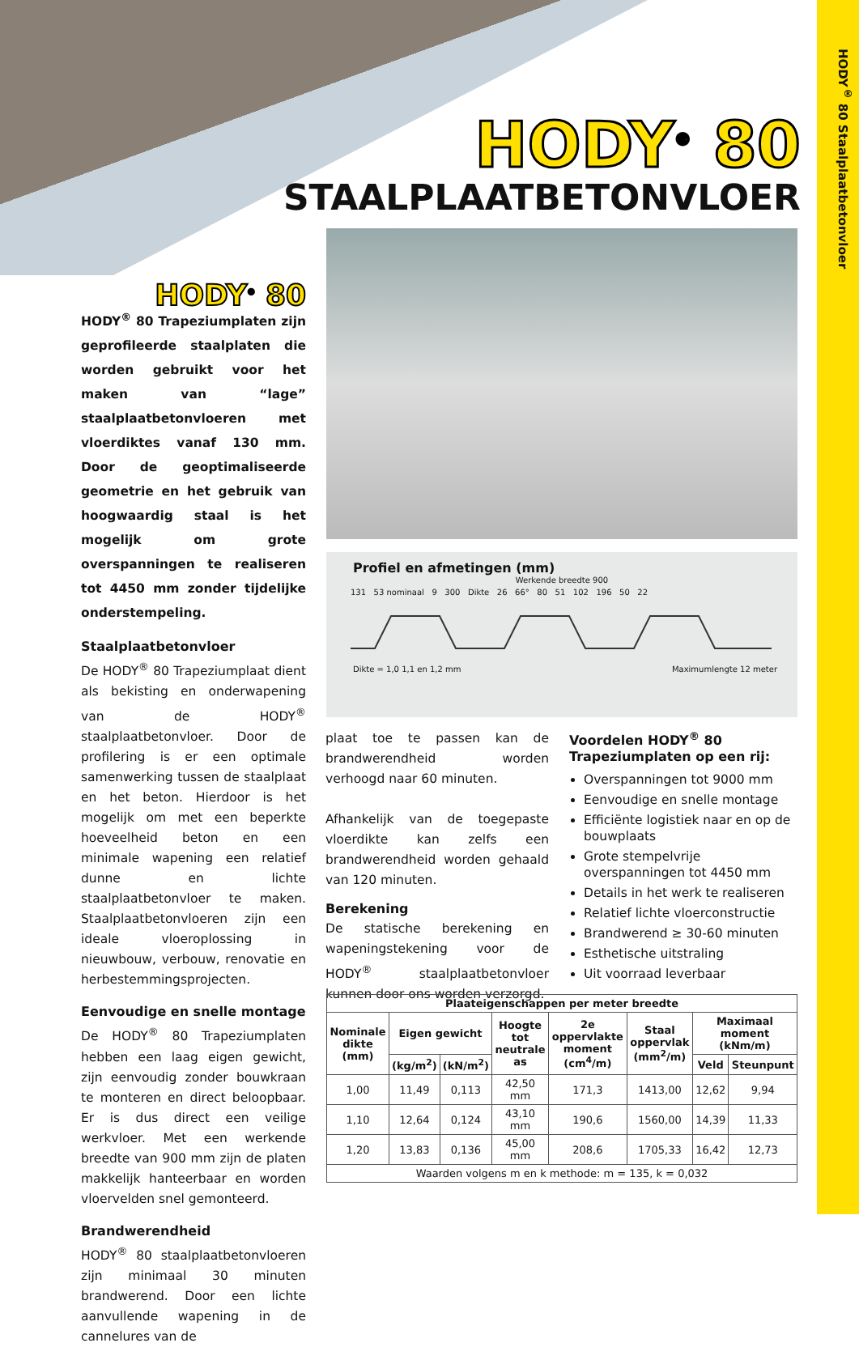HODY<sup>®</sup> 80 Staalplaatbetonvloer
HODY<sup>®</sup> 80
STAALPLAATBETONVLOER
HODY<sup>®</sup> 80
HODY<sup>®</sup> 80 Trapeziumplaten zijn geprofileerde staalplaten die worden gebruikt voor het maken van “lage” staalplaatbetonvloeren met vloerdiktes vanaf 130 mm. Door de geoptimaliseerde geometrie en het gebruik van hoogwaardig staal is het mogelijk om grote overspanningen te realiseren tot 4450 mm zonder tijdelijke onderstempeling.
Staalplaatbetonvloer
De HODY<sup>®</sup> 80 Trapeziumplaat dient als bekisting en onderwapening van de HODY<sup>®</sup> staalplaatbetonvloer. Door de profilering is er een optimale samenwerking tussen de staalplaat en het beton. Hierdoor is het mogelijk om met een beperkte hoeveelheid beton en een minimale wapening een relatief dunne en lichte staalplaatbetonvloer te maken. Staalplaatbetonvloeren zijn een ideale vloeroplossing in nieuwbouw, verbouw, renovatie en herbestemmingsprojecten.
Eenvoudige en snelle montage
De HODY<sup>®</sup> 80 Trapeziumplaten hebben een laag eigen gewicht, zijn eenvoudig zonder bouwkraan te monteren en direct beloopbaar. Er is dus direct een veilige werkvloer. Met een werkende breedte van 900 mm zijn de platen makkelijk hanteerbaar en worden vloervelden snel gemonteerd.
Brandwerendheid
HODY<sup>®</sup> 80 staalplaatbetonvloeren zijn minimaal 30 minuten brandwerend. Door een lichte aanvullende wapening in de cannelures van de
Profiel en afmetingen (mm)
Werkende breedte 900
131 53 nominaal 9 300 Dikte 26 66° 80 51 102 196 50 22
Dikte = 1,0 1,1 en 1,2 mm Maximumlengte 12 meter
plaat toe te passen kan de brandwerendheid worden verhoogd naar 60 minuten.
Afhankelijk van de toegepaste vloerdikte kan zelfs een brandwerendheid worden gehaald van 120 minuten.
Berekening
De statische berekening en wapeningstekening voor de HODY<sup>®</sup> staalplaatbetonvloer kunnen door ons worden verzorgd.
Voordelen HODY<sup>®</sup> 80 Trapeziumplaten op een rij:
Overspanningen tot 9000 mm
Eenvoudige en snelle montage
Efficiënte logistiek naar en op de bouwplaats
Grote stempelvrije overspanningen tot 4450 mm
Details in het werk te realiseren
Relatief lichte vloerconstructie
Brandwerend ≥ 30-60 minuten
Esthetische uitstraling
Uit voorraad leverbaar
| Plaateigenschappen per meter breedte | | | | | | | |
| --- | --- | --- | --- | --- | --- | --- | --- |
| Nominale dikte (mm) | Eigen gewicht | | Hoogte tot neutrale as | 2e oppervlakte moment (cm<sup>4</sup>/m) | Staal oppervlak (mm<sup>2</sup>/m) | Maximaal moment (kNm/m) | |
| | (kg/m<sup>2</sup>) | (kN/m<sup>2</sup>) | | | | Veld | Steunpunt |
| 1,00 | 11,49 | 0,113 | 42,50 mm | 171,3 | 1413,00 | 12,62 | 9,94 |
| 1,10 | 12,64 | 0,124 | 43,10 mm | 190,6 | 1560,00 | 14,39 | 11,33 |
| 1,20 | 13,83 | 0,136 | 45,00 mm | 208,6 | 1705,33 | 16,42 | 12,73 |
| Waarden volgens m en k methode: m = 135, k = 0,032 | | | | | | | |